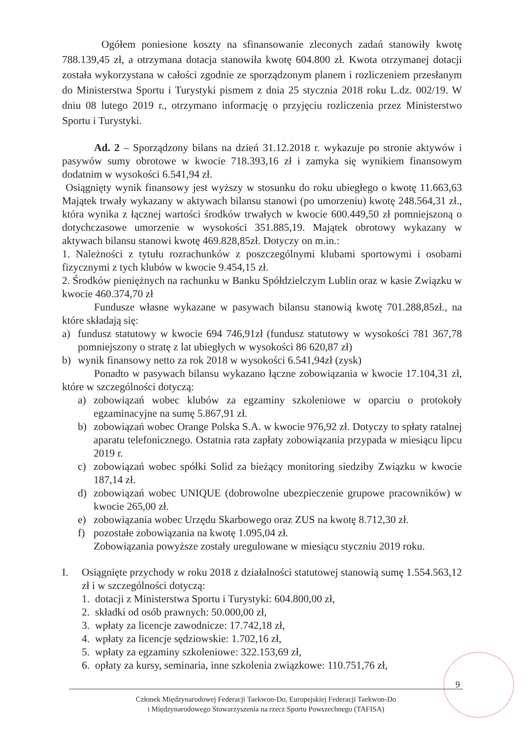Ogółem poniesione koszty na sfinansowanie zleconych zadań stanowiły kwotę 788.139,45 zł, a otrzymana dotacja stanowiła kwotę 604.800 zł. Kwota otrzymanej dotacji została wykorzystana w całości zgodnie ze sporządzonym planem i rozliczeniem przesłanym do Ministerstwa Sportu i Turystyki pismem z dnia 25 stycznia 2018 roku L.dz. 002/19. W dniu 08 lutego 2019 r., otrzymano informację o przyjęciu rozliczenia przez Ministerstwo Sportu i Turystyki.
Ad. 2 – Sporządzony bilans na dzień 31.12.2018 r. wykazuje po stronie aktywów i pasywów sumy obrotowe w kwocie 718.393,16 zł i zamyka się wynikiem finansowym dodatnim w wysokości 6.541,94 zł.
Osiągnięty wynik finansowy jest wyższy w stosunku do roku ubiegłego o kwotę 11.663,63 Majątek trwały wykazany w aktywach bilansu stanowi (po umorzeniu) kwotę 248.564,31 zł., która wynika z łącznej wartości środków trwałych w kwocie 600.449,50 zł pomniejszoną o dotychczasowe umorzenie w wysokości 351.885,19. Majątek obrotowy wykazany w aktywach bilansu stanowi kwotę 469.828,85zł. Dotyczy on m.in.:
1. Należności z tytułu rozrachunków z poszczególnymi klubami sportowymi i osobami fizycznymi z tych klubów w kwocie 9.454,15 zł.
2. Środków pieniężnych na rachunku w Banku Spółdzielczym Lublin oraz w kasie Związku w kwocie 460.374,70 zł
Fundusze własne wykazane w pasywach bilansu stanowią kwotę 701.288,85zł., na które składają się:
a) fundusz statutowy w kwocie 694 746,91zł (fundusz statutowy w wysokości 781 367,78 pomniejszony o stratę z lat ubiegłych w wysokości 86 620,87 zł)
b) wynik finansowy netto za rok 2018 w wysokości 6.541,94zł (zysk)
Ponadto w pasywach bilansu wykazano łączne zobowiązania w kwocie 17.104,31 zł, które w szczególności dotyczą:
a) zobowiązań wobec klubów za egzaminy szkoleniowe w oparciu o protokoły egzaminacyjne na sumę 5.867,91 zł.
b) zobowiązań wobec Orange Polska S.A. w kwocie 976,92 zł. Dotyczy to spłaty ratalnej aparatu telefonicznego. Ostatnia rata zapłaty zobowiązania przypada w miesiącu lipcu 2019 r.
c) zobowiązań wobec spółki Solid za bieżący monitoring siedziby Związku w kwocie 187,14 zł.
d) zobowiązań wobec UNIQUE (dobrowolne ubezpieczenie grupowe pracowników) w kwocie 265,00 zł.
e) zobowiązania wobec Urzędu Skarbowego oraz ZUS na kwotę 8.712,30 zł.
f) pozostałe zobowiązania na kwotę 1.095,04 zł.
Zobowiązania powyższe zostały uregulowane w miesiącu styczniu 2019 roku.
I. Osiągnięte przychody w roku 2018 z działalności statutowej stanowią sumę 1.554.563,12 zł i w szczególności dotyczą:
1. dotacji z Ministerstwa Sportu i Turystyki: 604.800,00 zł,
2. składki od osób prawnych: 50.000,00 zł,
3. wpłaty za licencje zawodnicze: 17.742,18 zł,
4. wpłaty za licencje sędziowskie: 1.702,16 zł,
5. wpłaty za egzaminy szkoleniowe: 322.153,69 zł,
6. opłaty za kursy, seminaria, inne szkolenia związkowe: 110.751,76 zł,
9
Członek Międzynarodowej Federacji Taekwon-Do, Europejskiej Federacji Taekwon-Do
i Międzynarodowego Stowarzyszenia na rzecz Sportu Powszechnego (TAFISA)